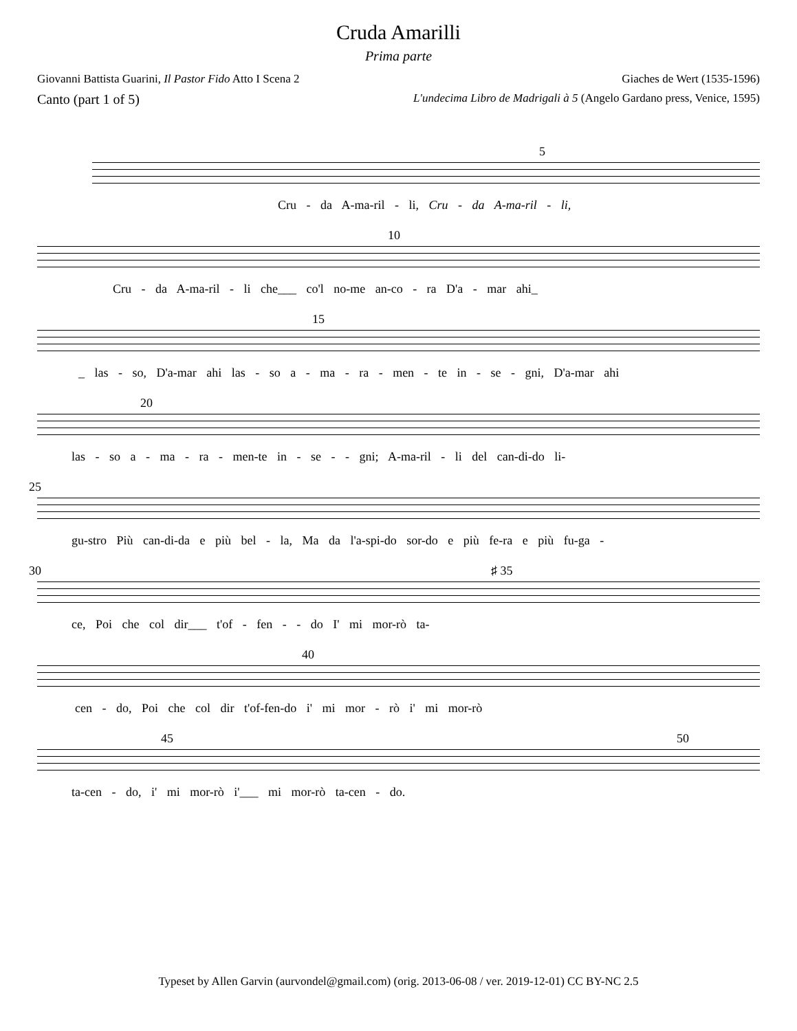Cruda Amarilli
Prima parte
Giovanni Battista Guarini, Il Pastor Fido Atto I Scena 2 Giaches de Wert (1535-1596)
Canto (part 1 of 5) L'undecima Libro de Madrigali à 5 (Angelo Gardano press, Venice, 1595)
5
Cru - da A-ma-ril - li, Cru - da A-ma-ril - li,
10
Cru - da A-ma-ril - li che___ co'l no-me an-co - ra D'a - mar ahi_
15
_ las - so, D'a-mar ahi las - so a - ma - ra - men - te in - se - gni, D'a-mar ahi
20
las - so a - ma - ra - men-te in - se - - gni; A-ma-ril - li del can-di-do li-
25
gu-stro Più can-di-da e più bel - la, Ma da l'a-spi-do sor-do e più fe-ra e più fu-ga -
30 ♯ 35
ce, Poi che col dir___ t'of - fen - - do I' mi mor-rò ta-
40
cen - do, Poi che col dir t'of-fen-do i' mi mor - rò i' mi mor-rò
45 50
ta-cen - do, i' mi mor-rò i'___ mi mor-rò ta-cen - do.
Typeset by Allen Garvin (aurvondel@gmail.com) (orig. 2013-06-08 / ver. 2019-12-01) CC BY-NC 2.5